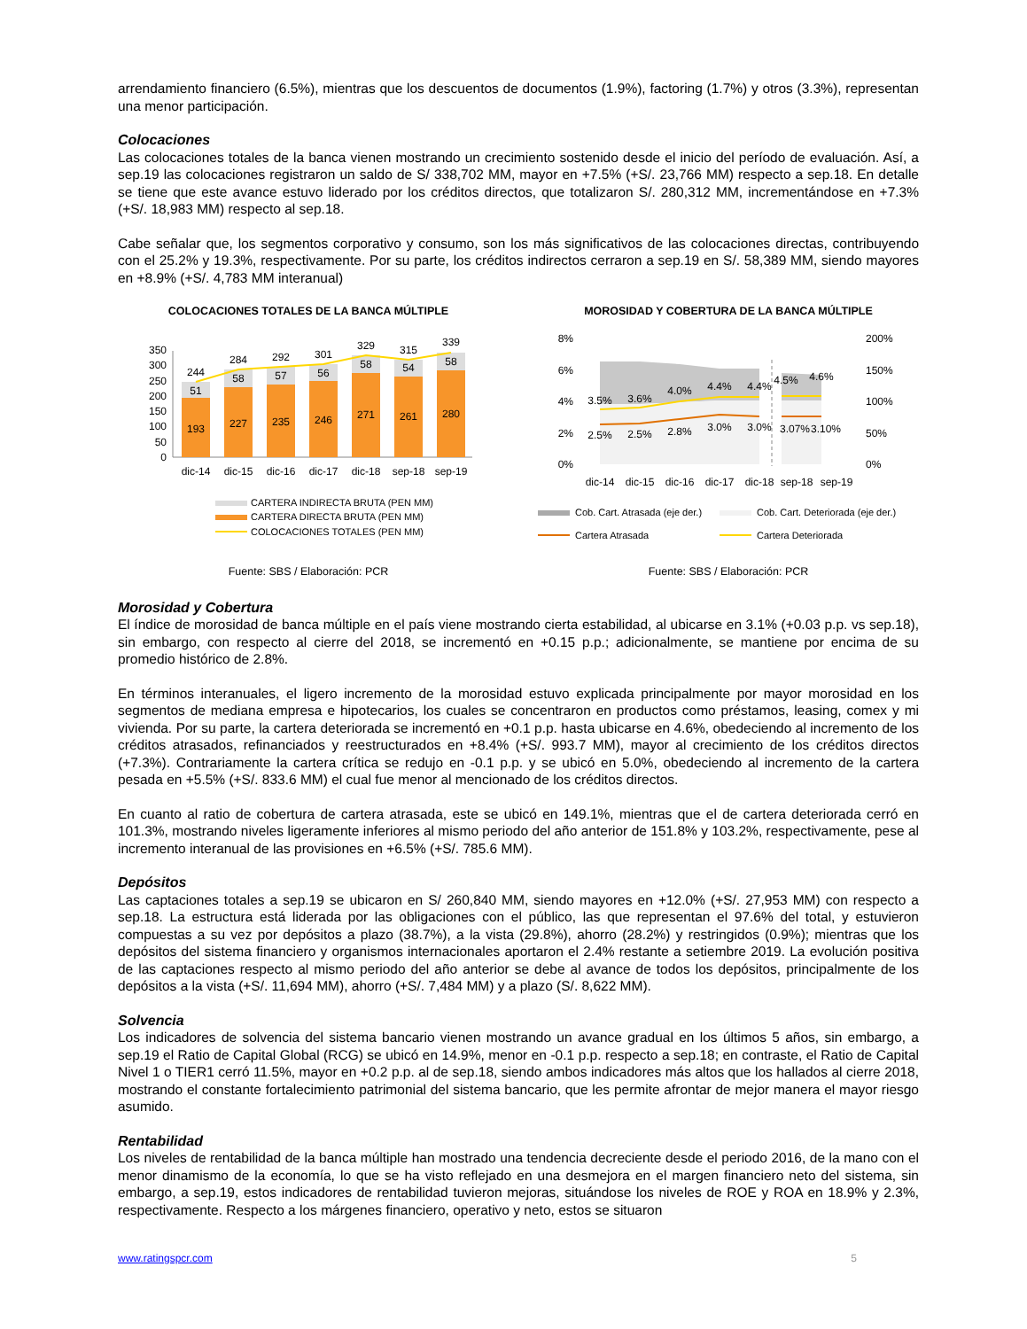arrendamiento financiero (6.5%), mientras que los descuentos de documentos (1.9%), factoring (1.7%) y otros (3.3%), representan una menor participación.
Colocaciones
Las colocaciones totales de la banca vienen mostrando un crecimiento sostenido desde el inicio del período de evaluación. Así, a sep.19 las colocaciones registraron un saldo de S/ 338,702 MM, mayor en +7.5% (+S/. 23,766 MM) respecto a sep.18. En detalle se tiene que este avance estuvo liderado por los créditos directos, que totalizaron S/. 280,312 MM, incrementándose en +7.3% (+S/. 18,983 MM) respecto al sep.18.
Cabe señalar que, los segmentos corporativo y consumo, son los más significativos de las colocaciones directas, contribuyendo con el 25.2% y 19.3%, respectivamente. Por su parte, los créditos indirectos cerraron a sep.19 en S/. 58,389 MM, siendo mayores en +8.9% (+S/. 4,783 MM interanual)
COLOCACIONES TOTALES DE LA BANCA MÚLTIPLE
350
300
250
200
150
100
50
0
193
227
235
246
271
261
280
51
58
57
56
58
54
58
244
284
292
301
329
315
339
dic-14
dic-15
dic-16
dic-17
dic-18
sep-18
sep-19
CARTERA INDIRECTA BRUTA (PEN MM)
CARTERA DIRECTA BRUTA (PEN MM)
COLOCACIONES TOTALES (PEN MM)
Fuente: SBS / Elaboración: PCR
MOROSIDAD Y COBERTURA DE LA BANCA MÚLTIPLE
8%
6%
4%
2%
0%
200%
150%
100%
50%
0%
3.5%
3.6%
4.0%
4.4%
4.4%
4.5%
4.6%
2.5%
2.5%
2.8%
3.0%
3.0%
3.07%
3.10%
dic-14
dic-15
dic-16
dic-17
dic-18
sep-18
sep-19
Cob. Cart. Atrasada (eje der.)
Cob. Cart. Deteriorada (eje der.)
Cartera Atrasada
Cartera Deteriorada
Fuente: SBS / Elaboración: PCR
Morosidad y Cobertura
El índice de morosidad de banca múltiple en el país viene mostrando cierta estabilidad, al ubicarse en 3.1% (+0.03 p.p. vs sep.18), sin embargo, con respecto al cierre del 2018, se incrementó en +0.15 p.p.; adicionalmente, se mantiene por encima de su promedio histórico de 2.8%.
En términos interanuales, el ligero incremento de la morosidad estuvo explicada principalmente por mayor morosidad en los segmentos de mediana empresa e hipotecarios, los cuales se concentraron en productos como préstamos, leasing, comex y mi vivienda. Por su parte, la cartera deteriorada se incrementó en +0.1 p.p. hasta ubicarse en 4.6%, obedeciendo al incremento de los créditos atrasados, refinanciados y reestructurados en +8.4% (+S/. 993.7 MM), mayor al crecimiento de los créditos directos (+7.3%). Contrariamente la cartera crítica se redujo en -0.1 p.p. y se ubicó en 5.0%, obedeciendo al incremento de la cartera pesada en +5.5% (+S/. 833.6 MM) el cual fue menor al mencionado de los créditos directos.
En cuanto al ratio de cobertura de cartera atrasada, este se ubicó en 149.1%, mientras que el de cartera deteriorada cerró en 101.3%, mostrando niveles ligeramente inferiores al mismo periodo del año anterior de 151.8% y 103.2%, respectivamente, pese al incremento interanual de las provisiones en +6.5% (+S/. 785.6 MM).
Depósitos
Las captaciones totales a sep.19 se ubicaron en S/ 260,840 MM, siendo mayores en +12.0% (+S/. 27,953 MM) con respecto a sep.18. La estructura está liderada por las obligaciones con el público, las que representan el 97.6% del total, y estuvieron compuestas a su vez por depósitos a plazo (38.7%), a la vista (29.8%), ahorro (28.2%) y restringidos (0.9%); mientras que los depósitos del sistema financiero y organismos internacionales aportaron el 2.4% restante a setiembre 2019. La evolución positiva de las captaciones respecto al mismo periodo del año anterior se debe al avance de todos los depósitos, principalmente de los depósitos a la vista (+S/. 11,694 MM), ahorro (+S/. 7,484 MM) y a plazo (S/. 8,622 MM).
Solvencia
Los indicadores de solvencia del sistema bancario vienen mostrando un avance gradual en los últimos 5 años, sin embargo, a sep.19 el Ratio de Capital Global (RCG) se ubicó en 14.9%, menor en -0.1 p.p. respecto a sep.18; en contraste, el Ratio de Capital Nivel 1 o TIER1 cerró 11.5%, mayor en +0.2 p.p. al de sep.18, siendo ambos indicadores más altos que los hallados al cierre 2018, mostrando el constante fortalecimiento patrimonial del sistema bancario, que les permite afrontar de mejor manera el mayor riesgo asumido.
Rentabilidad
Los niveles de rentabilidad de la banca múltiple han mostrado una tendencia decreciente desde el periodo 2016, de la mano con el menor dinamismo de la economía, lo que se ha visto reflejado en una desmejora en el margen financiero neto del sistema, sin embargo, a sep.19, estos indicadores de rentabilidad tuvieron mejoras, situándose los niveles de ROE y ROA en 18.9% y 2.3%, respectivamente. Respecto a los márgenes financiero, operativo y neto, estos se situaron
www.ratingspcr.com 5